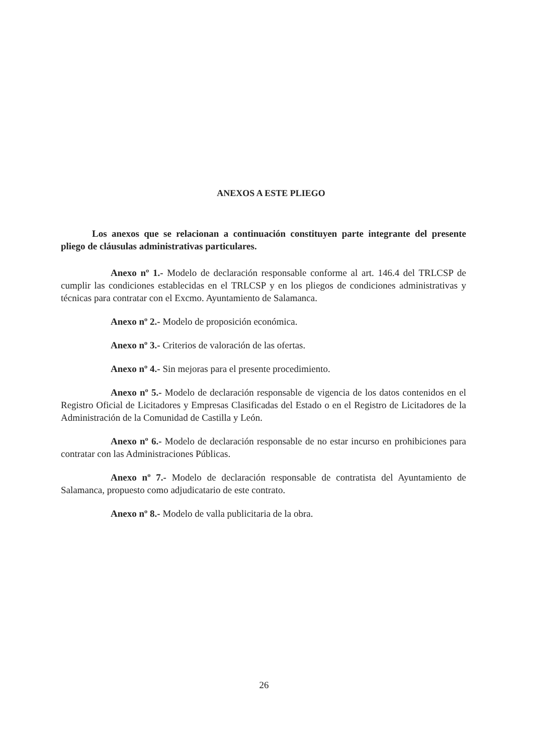ANEXOS A ESTE PLIEGO
Los anexos que se relacionan a continuación constituyen parte integrante del presente pliego de cláusulas administrativas particulares.
Anexo nº 1.- Modelo de declaración responsable conforme al art. 146.4 del TRLCSP de cumplir las condiciones establecidas en el TRLCSP y en los pliegos de condiciones administrativas y técnicas para contratar con el Excmo. Ayuntamiento de Salamanca.
Anexo nº 2.- Modelo de proposición económica.
Anexo nº 3.- Criterios de valoración de las ofertas.
Anexo nº 4.- Sin mejoras para el presente procedimiento.
Anexo nº 5.- Modelo de declaración responsable de vigencia de los datos contenidos en el Registro Oficial de Licitadores y Empresas Clasificadas del Estado o en el Registro de Licitadores de la Administración de la Comunidad de Castilla y León.
Anexo nº 6.- Modelo de declaración responsable de no estar incurso en prohibiciones para contratar con las Administraciones Públicas.
Anexo nº 7.- Modelo de declaración responsable de contratista del Ayuntamiento de Salamanca, propuesto como adjudicatario de este contrato.
Anexo nº 8.- Modelo de valla publicitaria de la obra.
26